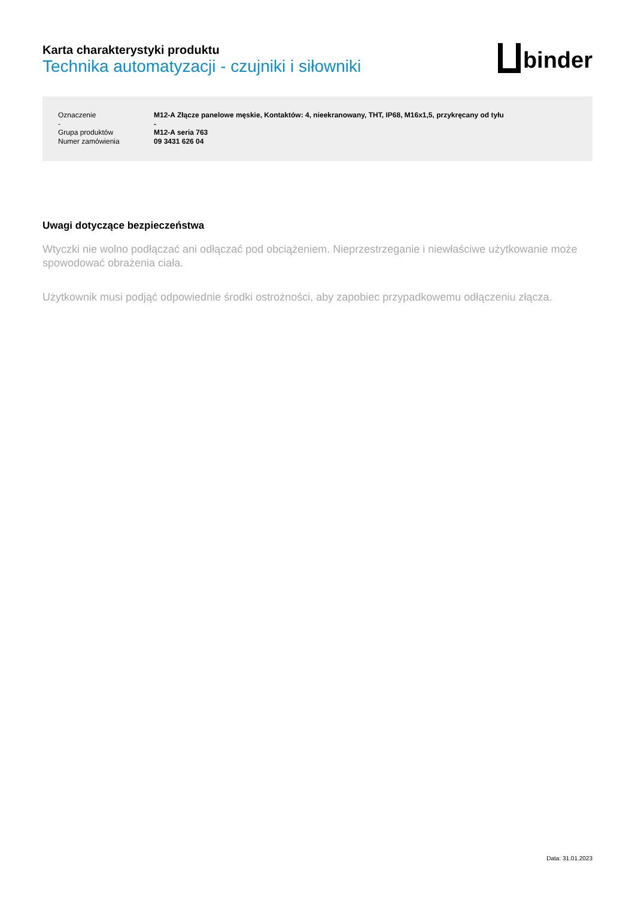Karta charakterystyki produktu
Technika automatyzacji - czujniki i siłowniki
binder
| Oznaczenie | M12-A Złącze panelowe męskie, Kontaktów: 4, nieekranowany, THT, IP68, M16x1,5, przykręcany od tyłu |
| - | - |
| Grupa produktów | M12-A seria 763 |
| Numer zamówienia | 09 3431 626 04 |
Uwagi dotyczące bezpieczeństwa
Wtyczki nie wolno podłączać ani odłączać pod obciążeniem. Nieprzestrzeganie i niewłaściwe użytkowanie może spowodować obrażenia ciała.
Użytkownik musi podjąć odpowiednie środki ostrożności, aby zapobiec przypadkowemu odłączeniu złącza.
Data: 31.01.2023